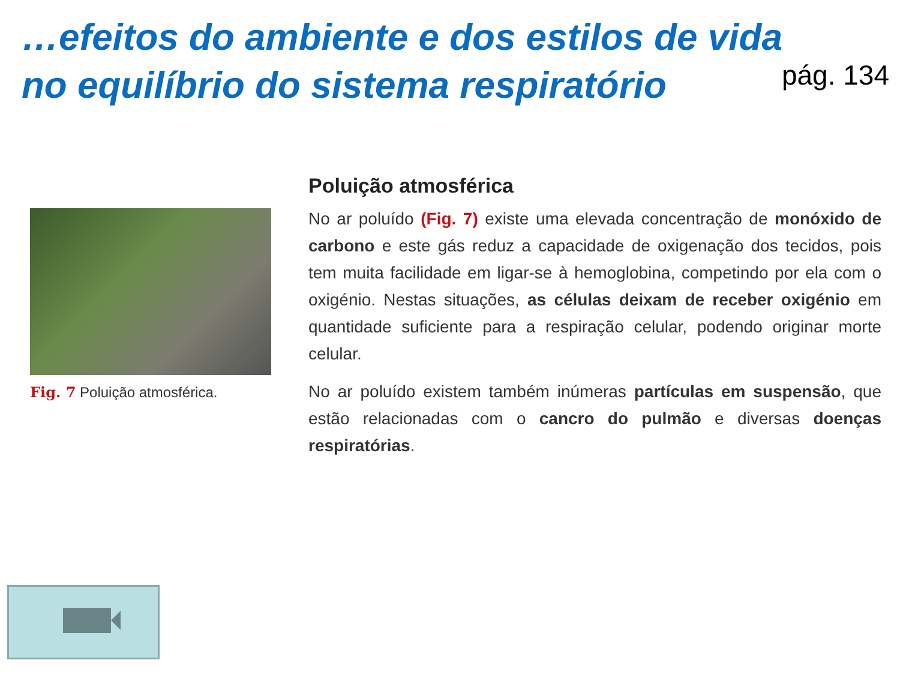…efeitos do ambiente e dos estilos de vida
no equilíbrio do sistema respiratório
pág. 134
Fig. 7 Poluição atmosférica.
Poluição atmosférica
No ar poluído (Fig. 7) existe uma elevada concentração de monóxido de carbono e este gás reduz a capacidade de oxigenação dos tecidos, pois tem muita facilidade em ligar-se à hemoglobina, competindo por ela com o oxigénio. Nestas situações, as células deixam de receber oxigénio em quantidade suficiente para a respiração celular, podendo originar morte celular.
No ar poluído existem também inúmeras partículas em suspensão, que estão relacionadas com o cancro do pulmão e diversas doenças respiratórias.